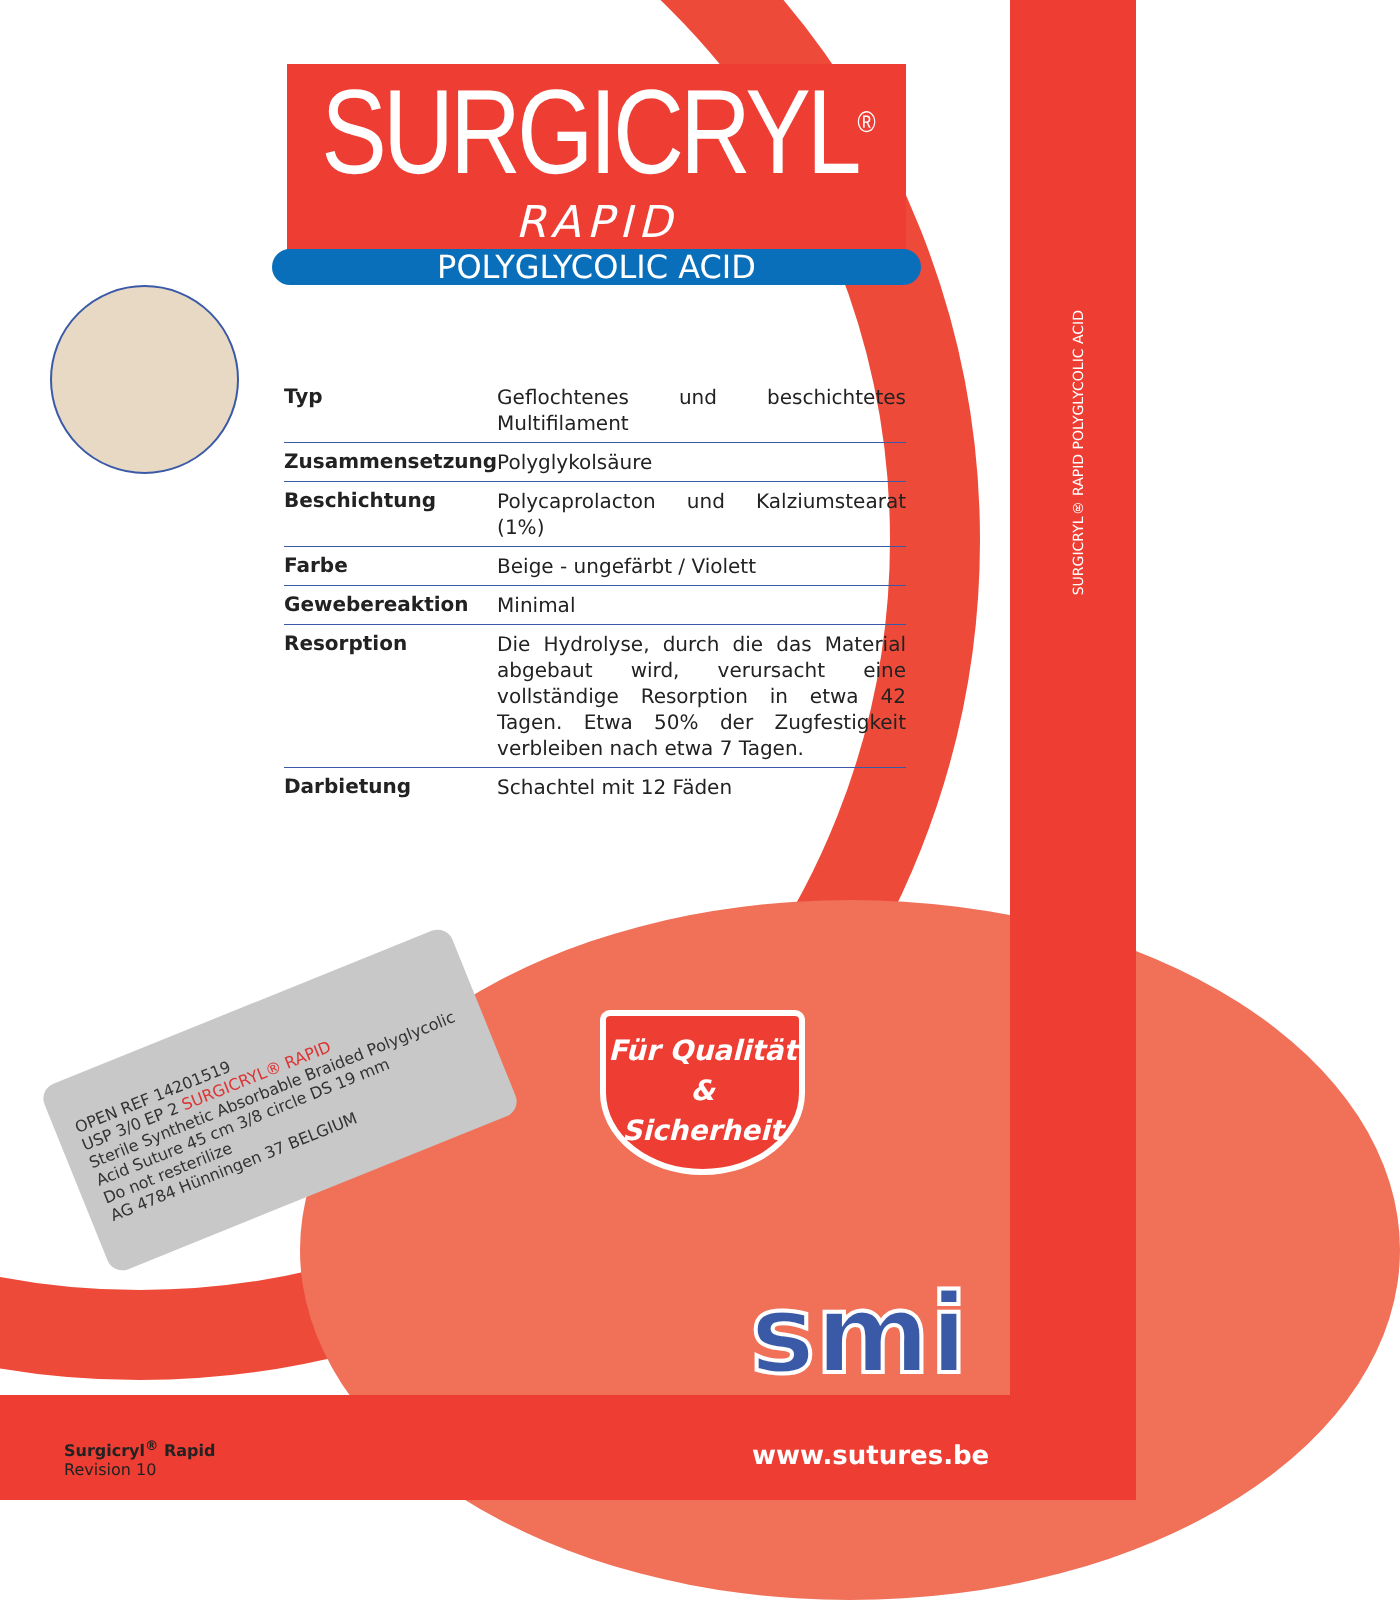SURGICRYL<sup>®</sup>
RAPID
POLYGLYCOLIC ACID
SURGICRYL® RAPID POLYGLYCOLIC ACID
| Typ | Geflochtenes und beschichtetes Multifilament |
| Zusammensetzung | Polyglykolsäure |
| Beschichtung | Polycaprolacton und Kalziumstearat (1%) |
| Farbe | Beige - ungefärbt / Violett |
| Gewebereaktion | Minimal |
| Resorption | Die Hydrolyse, durch die das Material abgebaut wird, verursacht eine vollständige Resorption in etwa 42 Tagen. Etwa 50% der Zugfestigkeit verbleiben nach etwa 7 Tagen. |
| Darbietung | Schachtel mit 12 Fäden |
OPEN REF 14201519
USP 3/0 EP 2 SURGICRYL® RAPID
Sterile Synthetic Absorbable Braided Polyglycolic Acid Suture 45 cm 3/8 circle DS 19 mm
Do not resterilize
AG 4784 Hünningen 37 BELGIUM
Für Qualität
&
Sicherheit
smi
Surgicryl<sup>®</sup> Rapid
Revision 10
www.sutures.be